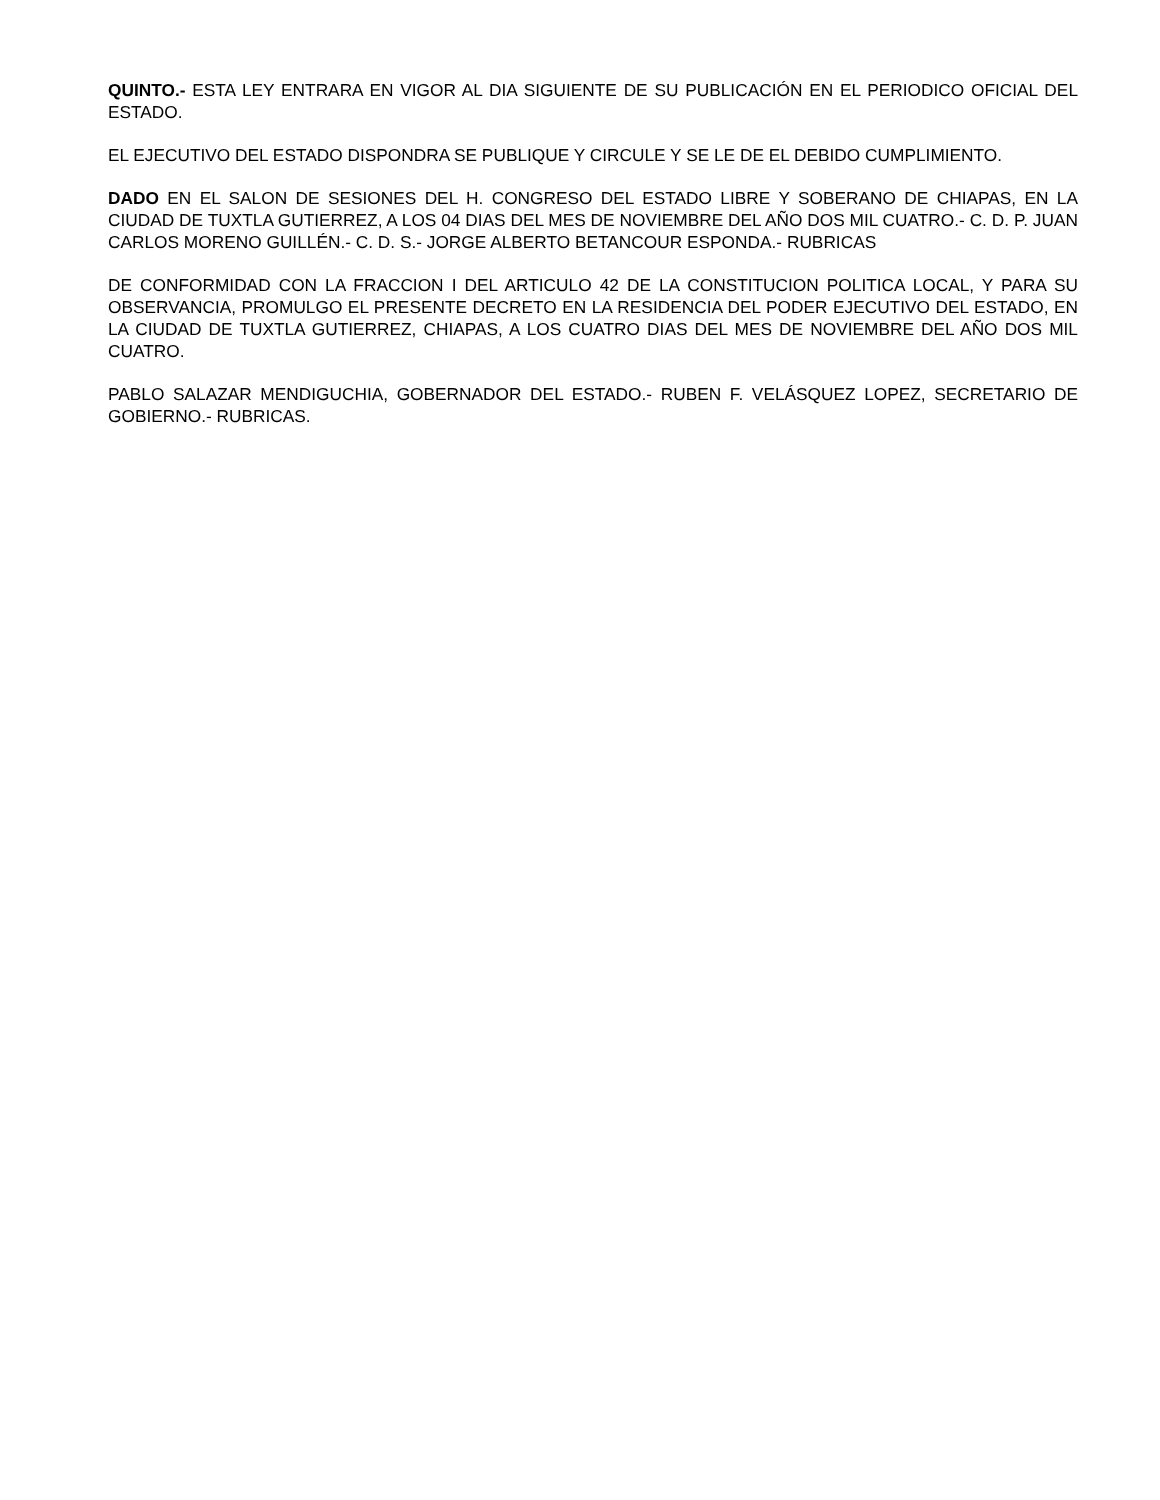QUINTO.- ESTA LEY ENTRARA EN VIGOR AL DIA SIGUIENTE DE SU PUBLICACIÓN EN EL PERIODICO OFICIAL DEL ESTADO.
EL EJECUTIVO DEL ESTADO DISPONDRA SE PUBLIQUE Y CIRCULE Y SE LE DE EL DEBIDO CUMPLIMIENTO.
DADO EN EL SALON DE SESIONES DEL H. CONGRESO DEL ESTADO LIBRE Y SOBERANO DE CHIAPAS, EN LA CIUDAD DE TUXTLA GUTIERREZ, A LOS 04 DIAS DEL MES DE NOVIEMBRE DEL AÑO DOS MIL CUATRO.- C. D. P. JUAN CARLOS MORENO GUILLÉN.- C. D. S.- JORGE ALBERTO BETANCOUR ESPONDA.- RUBRICAS
DE CONFORMIDAD CON LA FRACCION I DEL ARTICULO 42 DE LA CONSTITUCION POLITICA LOCAL, Y PARA SU OBSERVANCIA, PROMULGO EL PRESENTE DECRETO EN LA RESIDENCIA DEL PODER EJECUTIVO DEL ESTADO, EN LA CIUDAD DE TUXTLA GUTIERREZ, CHIAPAS, A LOS CUATRO DIAS DEL MES DE NOVIEMBRE DEL AÑO DOS MIL CUATRO.
PABLO SALAZAR MENDIGUCHIA, GOBERNADOR DEL ESTADO.- RUBEN F. VELÁSQUEZ LOPEZ, SECRETARIO DE GOBIERNO.- RUBRICAS.